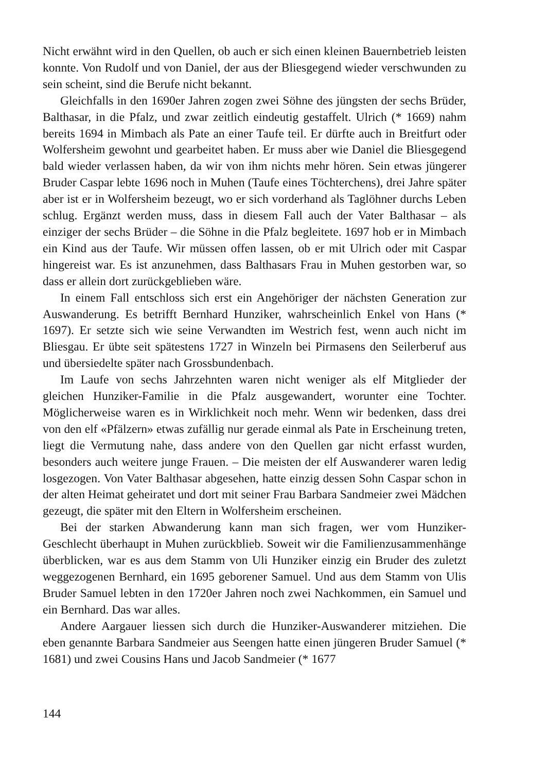Nicht erwähnt wird in den Quellen, ob auch er sich einen kleinen Bauernbetrieb leisten konnte. Von Rudolf und von Daniel, der aus der Bliesgegend wieder verschwunden zu sein scheint, sind die Berufe nicht bekannt.
Gleichfalls in den 1690er Jahren zogen zwei Söhne des jüngsten der sechs Brüder, Balthasar, in die Pfalz, und zwar zeitlich eindeutig gestaffelt. Ulrich (* 1669) nahm bereits 1694 in Mimbach als Pate an einer Taufe teil. Er dürfte auch in Breitfurt oder Wolfersheim gewohnt und gearbeitet haben. Er muss aber wie Daniel die Bliesgegend bald wieder verlassen haben, da wir von ihm nichts mehr hören. Sein etwas jüngerer Bruder Caspar lebte 1696 noch in Muhen (Taufe eines Töchterchens), drei Jahre später aber ist er in Wolfersheim bezeugt, wo er sich vorderhand als Taglöhner durchs Leben schlug. Ergänzt werden muss, dass in diesem Fall auch der Vater Balthasar – als einziger der sechs Brüder – die Söhne in die Pfalz begleitete. 1697 hob er in Mimbach ein Kind aus der Taufe. Wir müssen offen lassen, ob er mit Ulrich oder mit Caspar hingereist war. Es ist anzunehmen, dass Balthasars Frau in Muhen gestorben war, so dass er allein dort zurückgeblieben wäre.
In einem Fall entschloss sich erst ein Angehöriger der nächsten Generation zur Auswanderung. Es betrifft Bernhard Hunziker, wahrscheinlich Enkel von Hans (* 1697). Er setzte sich wie seine Verwandten im Westrich fest, wenn auch nicht im Bliesgau. Er übte seit spätestens 1727 in Winzeln bei Pirmasens den Seilerberuf aus und übersiedelte später nach Grossbundenbach.
Im Laufe von sechs Jahrzehnten waren nicht weniger als elf Mitglieder der gleichen Hunziker-Familie in die Pfalz ausgewandert, worunter eine Tochter. Möglicherweise waren es in Wirklichkeit noch mehr. Wenn wir bedenken, dass drei von den elf «Pfälzern» etwas zufällig nur gerade einmal als Pate in Erscheinung treten, liegt die Vermutung nahe, dass andere von den Quellen gar nicht erfasst wurden, besonders auch weitere junge Frauen. – Die meisten der elf Auswanderer waren ledig losgezogen. Von Vater Balthasar abgesehen, hatte einzig dessen Sohn Caspar schon in der alten Heimat geheiratet und dort mit seiner Frau Barbara Sandmeier zwei Mädchen gezeugt, die später mit den Eltern in Wolfersheim erscheinen.
Bei der starken Abwanderung kann man sich fragen, wer vom Hunziker-Geschlecht überhaupt in Muhen zurückblieb. Soweit wir die Familienzusammenhänge überblicken, war es aus dem Stamm von Uli Hunziker einzig ein Bruder des zuletzt weggezogenen Bernhard, ein 1695 geborener Samuel. Und aus dem Stamm von Ulis Bruder Samuel lebten in den 1720er Jahren noch zwei Nachkommen, ein Samuel und ein Bernhard. Das war alles.
Andere Aargauer liessen sich durch die Hunziker-Auswanderer mitziehen. Die eben genannte Barbara Sandmeier aus Seengen hatte einen jüngeren Bruder Samuel (* 1681) und zwei Cousins Hans und Jacob Sandmeier (* 1677
144